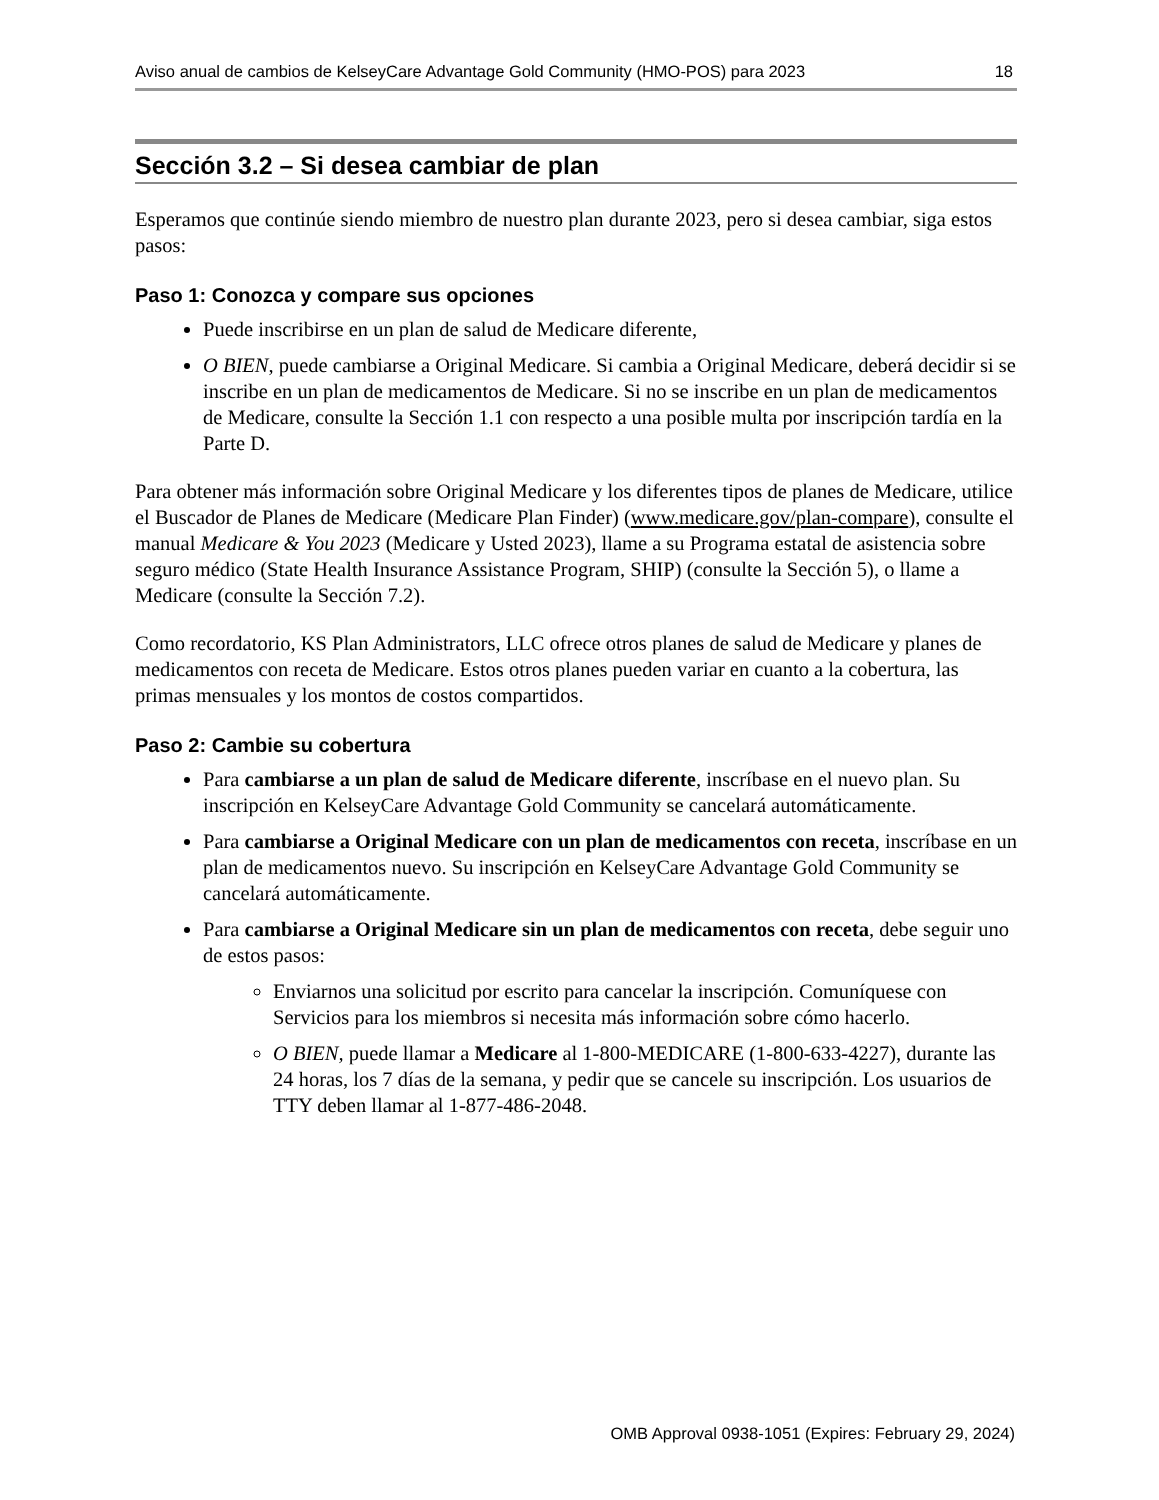Aviso anual de cambios de KelseyCare Advantage Gold Community (HMO-POS) para 2023 18
Sección 3.2 – Si desea cambiar de plan
Esperamos que continúe siendo miembro de nuestro plan durante 2023, pero si desea cambiar, siga estos pasos:
Paso 1: Conozca y compare sus opciones
Puede inscribirse en un plan de salud de Medicare diferente,
O BIEN, puede cambiarse a Original Medicare. Si cambia a Original Medicare, deberá decidir si se inscribe en un plan de medicamentos de Medicare. Si no se inscribe en un plan de medicamentos de Medicare, consulte la Sección 1.1 con respecto a una posible multa por inscripción tardía en la Parte D.
Para obtener más información sobre Original Medicare y los diferentes tipos de planes de Medicare, utilice el Buscador de Planes de Medicare (Medicare Plan Finder) (www.medicare.gov/plan-compare), consulte el manual Medicare & You 2023 (Medicare y Usted 2023), llame a su Programa estatal de asistencia sobre seguro médico (State Health Insurance Assistance Program, SHIP) (consulte la Sección 5), o llame a Medicare (consulte la Sección 7.2).
Como recordatorio, KS Plan Administrators, LLC ofrece otros planes de salud de Medicare y planes de medicamentos con receta de Medicare. Estos otros planes pueden variar en cuanto a la cobertura, las primas mensuales y los montos de costos compartidos.
Paso 2: Cambie su cobertura
Para cambiarse a un plan de salud de Medicare diferente, inscríbase en el nuevo plan. Su inscripción en KelseyCare Advantage Gold Community se cancelará automáticamente.
Para cambiarse a Original Medicare con un plan de medicamentos con receta, inscríbase en un plan de medicamentos nuevo. Su inscripción en KelseyCare Advantage Gold Community se cancelará automáticamente.
Para cambiarse a Original Medicare sin un plan de medicamentos con receta, debe seguir uno de estos pasos:
Enviarnos una solicitud por escrito para cancelar la inscripción. Comuníquese con Servicios para los miembros si necesita más información sobre cómo hacerlo.
O BIEN, puede llamar a Medicare al 1-800-MEDICARE (1-800-633-4227), durante las 24 horas, los 7 días de la semana, y pedir que se cancele su inscripción. Los usuarios de TTY deben llamar al 1-877-486-2048.
OMB Approval 0938-1051 (Expires: February 29, 2024)